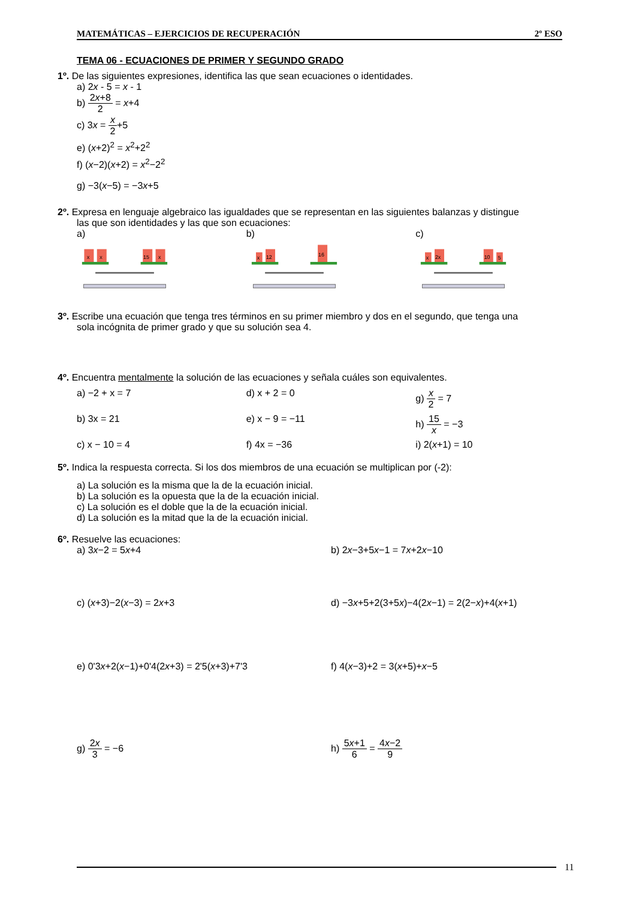MATEMÁTICAS – EJERCICIOS DE RECUPERACIÓN 2º ESO
TEMA 06 - ECUACIONES DE PRIMER Y SEGUNDO GRADO
1º. De las siguientes expresiones, identifica las que sean ecuaciones o identidades.
a) 2x - 5 = x - 1
b) 2x+8 2 = x+4
c) 3x = x 2+5
e) (x+2)<sup>2</sup> = x<sup>2</sup>+2<sup>2</sup>
f) (x−2)(x+2) = x<sup>2</sup>−2<sup>2</sup>
g) −3(x−5) = −3x+5
2º. Expresa en lenguaje algebraico las igualdades que se representan en las siguientes balanzas y distingue
las que son identidades y las que son ecuaciones:
a) b) c)
x
x
15
x
x
12
16
x
2x
10
5
3º. Escribe una ecuación que tenga tres términos en su primer miembro y dos en el segundo, que tenga una
sola incógnita de primer grado y que su solución sea 4.
4º. Encuentra mentalmente la solución de las ecuaciones y señala cuáles son equivalentes.
a) −2 + x = 7 d) x + 2 = 0 g) x 2 = 7
b) 3x = 21 e) x − 9 = −11 h) 15 x = −3
c) x − 10 = 4 f) 4x = −36 i) 2(x+1) = 10
5º. Indica la respuesta correcta. Si los dos miembros de una ecuación se multiplican por (-2):
a) La solución es la misma que la de la ecuación inicial.
b) La solución es la opuesta que la de la ecuación inicial.
c) La solución es el doble que la de la ecuación inicial.
d) La solución es la mitad que la de la ecuación inicial.
6º. Resuelve las ecuaciones:
a) 3x−2 = 5x+4 b) 2x−3+5x−1 = 7x+2x−10
c) (x+3)−2(x−3) = 2x+3 d) −3x+5+2(3+5x)−4(2x−1) = 2(2−x)+4(x+1)
e) 0'3x+2(x−1)+0'4(2x+3) = 2'5(x+3)+7'3
f) 4(x−3)+2 = 3(x+5)+x−5
g) 2x 3 = −6 h) 5x+1 6 = 4x−2 9
11